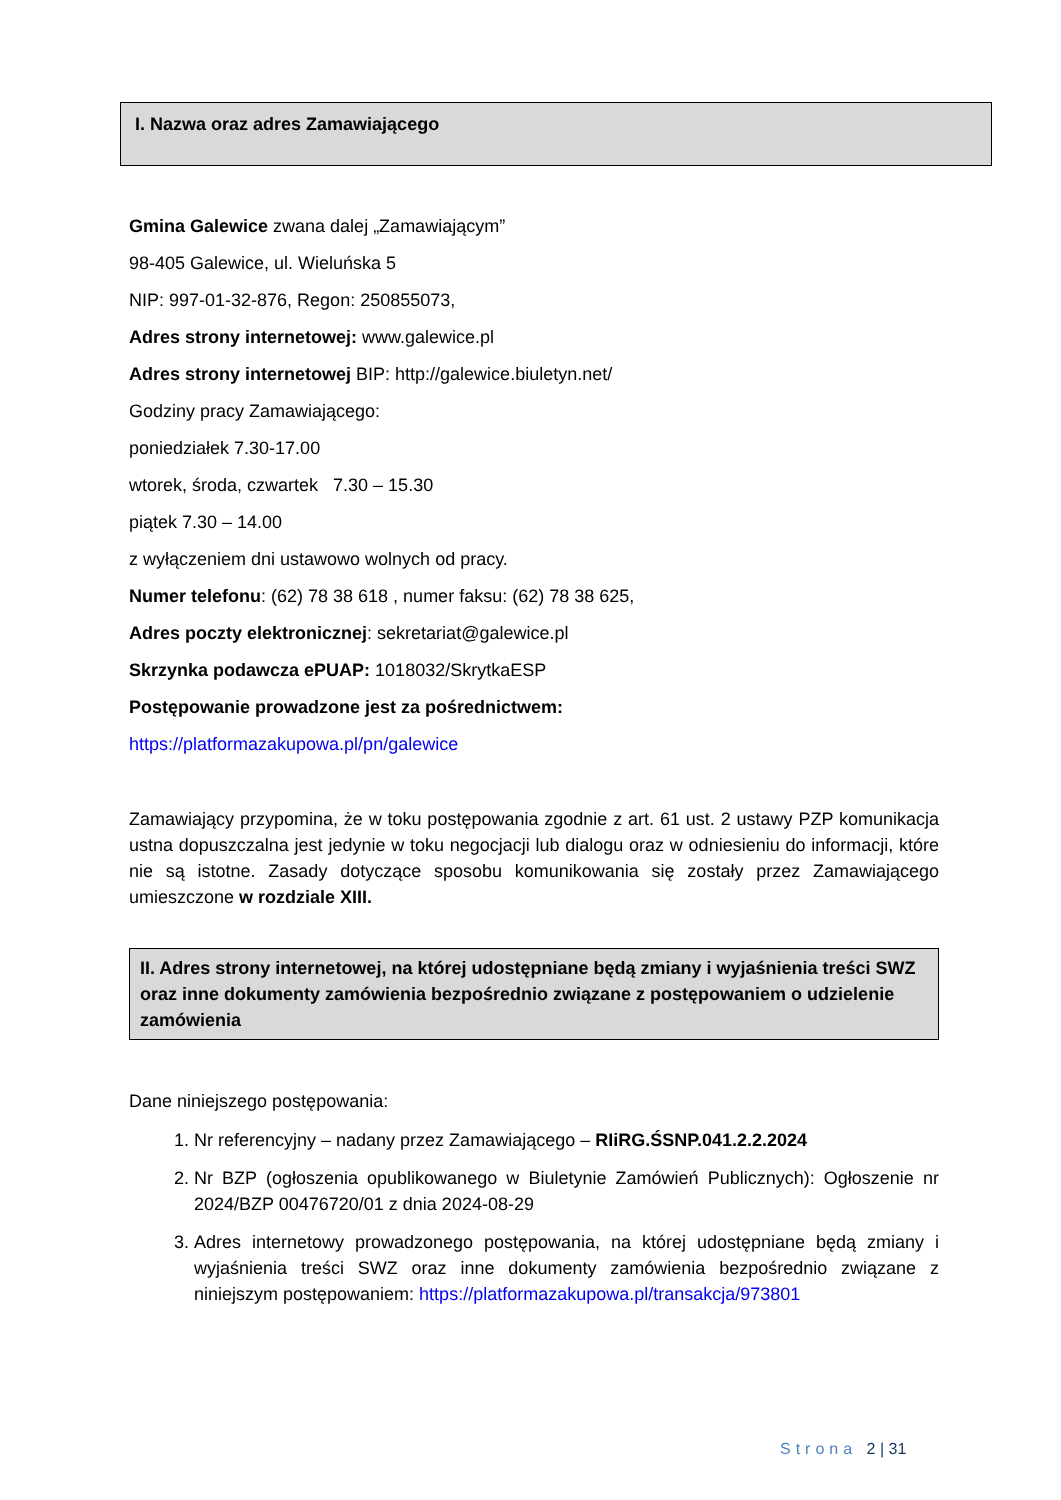I. Nazwa oraz adres Zamawiającego
Gmina Galewice zwana dalej „Zamawiającym”
98-405 Galewice, ul. Wieluńska 5
NIP: 997-01-32-876, Regon: 250855073,
Adres strony internetowej: www.galewice.pl
Adres strony internetowej BIP: http://galewice.biuletyn.net/
Godziny pracy Zamawiającego:
poniedziałek 7.30-17.00
wtorek, środa, czwartek 7.30 – 15.30
piątek 7.30 – 14.00
z wyłączeniem dni ustawowo wolnych od pracy.
Numer telefonu: (62) 78 38 618 , numer faksu: (62) 78 38 625,
Adres poczty elektronicznej: sekretariat@galewice.pl
Skrzynka podawcza ePUAP: 1018032/SkrytkaESP
Postępowanie prowadzone jest za pośrednictwem:
https://platformazakupowa.pl/pn/galewice
Zamawiający przypomina, że w toku postępowania zgodnie z art. 61 ust. 2 ustawy PZP komunikacja ustna dopuszczalna jest jedynie w toku negocjacji lub dialogu oraz w odniesieniu do informacji, które nie są istotne. Zasady dotyczące sposobu komunikowania się zostały przez Zamawiającego umieszczone w rozdziale XIII.
II. Adres strony internetowej, na której udostępniane będą zmiany i wyjaśnienia treści SWZ oraz inne dokumenty zamówienia bezpośrednio związane z postępowaniem o udzielenie zamówienia
Dane niniejszego postępowania:
1. Nr referencyjny – nadany przez Zamawiającego – RIiRG.ŚSNP.041.2.2.2024
2. Nr BZP (ogłoszenia opublikowanego w Biuletynie Zamówień Publicznych): Ogłoszenie nr 2024/BZP 00476720/01 z dnia 2024-08-29
3. Adres internetowy prowadzonego postępowania, na której udostępniane będą zmiany i wyjaśnienia treści SWZ oraz inne dokumenty zamówienia bezpośrednio związane z niniejszym postępowaniem: https://platformazakupowa.pl/transakcja/973801
Strona 2 | 31